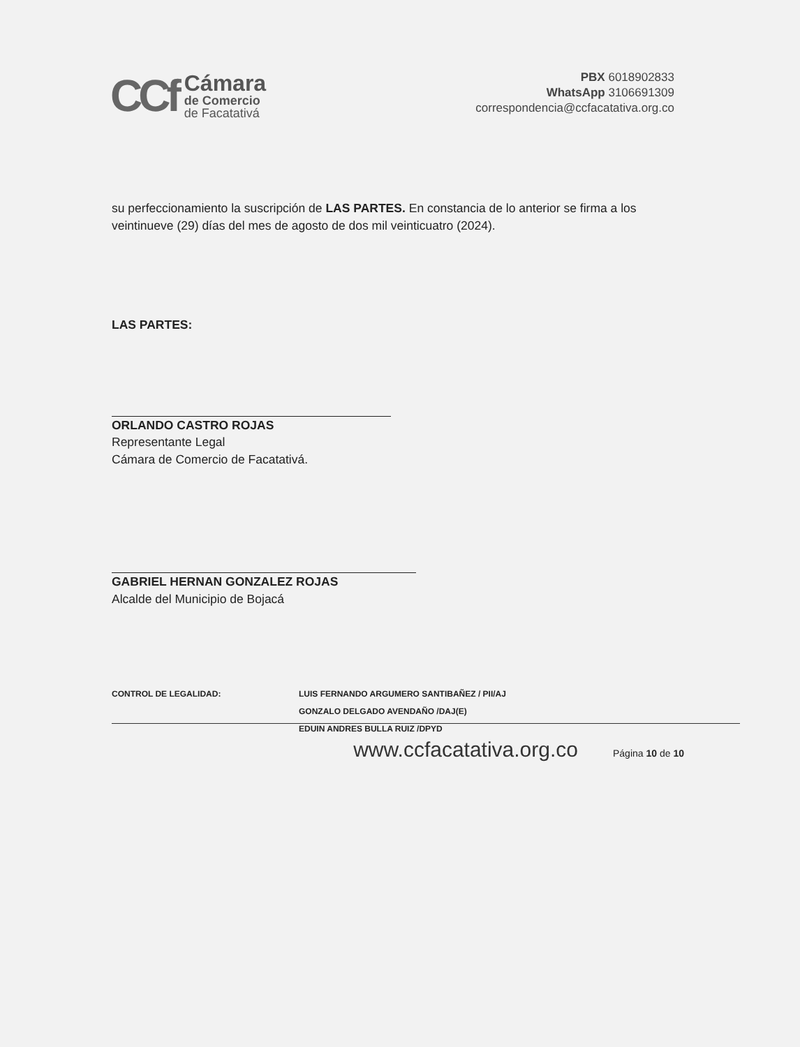CCf
Cámara
de Comercio
de Facatativá
PBX 6018902833
WhatsApp 3106691309
correspondencia@ccfacatativa.org.co
su perfeccionamiento la suscripción de LAS PARTES. En constancia de lo anterior se firma a los veintinueve (29) días del mes de agosto de dos mil veinticuatro (2024).
LAS PARTES:
ORLANDO CASTRO ROJAS
Representante Legal
Cámara de Comercio de Facatativá.
GABRIEL HERNAN GONZALEZ ROJAS
Alcalde del Municipio de Bojacá
CONTROL DE LEGALIDAD: LUIS FERNANDO ARGUMERO SANTIBAÑEZ / PII/AJ
GONZALO DELGADO AVENDAÑO /DAJ(E)
EDUIN ANDRES BULLA RUIZ /DPYD
www.ccfacatativa.org.co Página 10 de 10